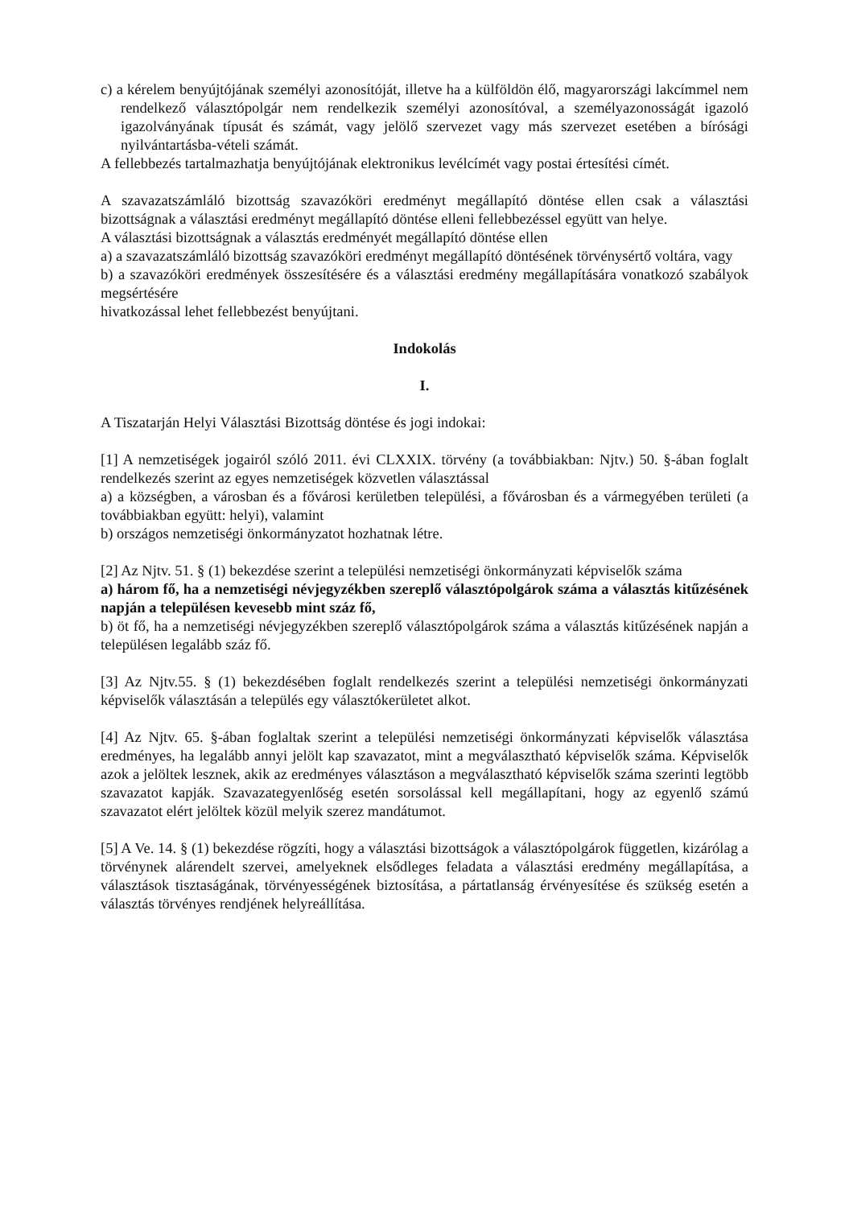c) a kérelem benyújtójának személyi azonosítóját, illetve ha a külföldön élő, magyarországi lakcímmel nem rendelkező választópolgár nem rendelkezik személyi azonosítóval, a személyazonosságát igazoló igazolványának típusát és számát, vagy jelölő szervezet vagy más szervezet esetében a bírósági nyilvántartásba-vételi számát.
A fellebbezés tartalmazhatja benyújtójának elektronikus levélcímét vagy postai értesítési címét.
A szavazatszámláló bizottság szavazóköri eredményt megállapító döntése ellen csak a választási bizottságnak a választási eredményt megállapító döntése elleni fellebbezéssel együtt van helye.
A választási bizottságnak a választás eredményét megállapító döntése ellen
a) a szavazatszámláló bizottság szavazóköri eredményt megállapító döntésének törvénysértő voltára, vagy
b) a szavazóköri eredmények összesítésére és a választási eredmény megállapítására vonatkozó szabályok megsértésére
hivatkozással lehet fellebbezést benyújtani.
Indokolás
I.
A Tiszatarján Helyi Választási Bizottság döntése és jogi indokai:
[1] A nemzetiségek jogairól szóló 2011. évi CLXXIX. törvény (a továbbiakban: Njtv.) 50. §-ában foglalt rendelkezés szerint az egyes nemzetiségek közvetlen választással
a) a községben, a városban és a fővárosi kerületben települési, a fővárosban és a vármegyében területi (a továbbiakban együtt: helyi), valamint
b) országos nemzetiségi önkormányzatot hozhatnak létre.
[2] Az Njtv. 51. § (1) bekezdése szerint a települési nemzetiségi önkormányzati képviselők száma
a) három fő, ha a nemzetiségi névjegyzékben szereplő választópolgárok száma a választás kitűzésének napján a településen kevesebb mint száz fő,
b) öt fő, ha a nemzetiségi névjegyzékben szereplő választópolgárok száma a választás kitűzésének napján a településen legalább száz fő.
[3] Az Njtv.55. § (1) bekezdésében foglalt rendelkezés szerint a települési nemzetiségi önkormányzati képviselők választásán a település egy választókerületet alkot.
[4] Az Njtv. 65. §-ában foglaltak szerint a települési nemzetiségi önkormányzati képviselők választása eredményes, ha legalább annyi jelölt kap szavazatot, mint a megválasztható képviselők száma. Képviselők azok a jelöltek lesznek, akik az eredményes választáson a megválasztható képviselők száma szerinti legtöbb szavazatot kapják. Szavazategyenlőség esetén sorsolással kell megállapítani, hogy az egyenlő számú szavazatot elért jelöltek közül melyik szerez mandátumot.
[5] A Ve. 14. § (1) bekezdése rögzíti, hogy a választási bizottságok a választópolgárok független, kizárólag a törvénynek alárendelt szervei, amelyeknek elsődleges feladata a választási eredmény megállapítása, a választások tisztaságának, törvényességének biztosítása, a pártatlanság érvényesítése és szükség esetén a választás törvényes rendjének helyreállítása.